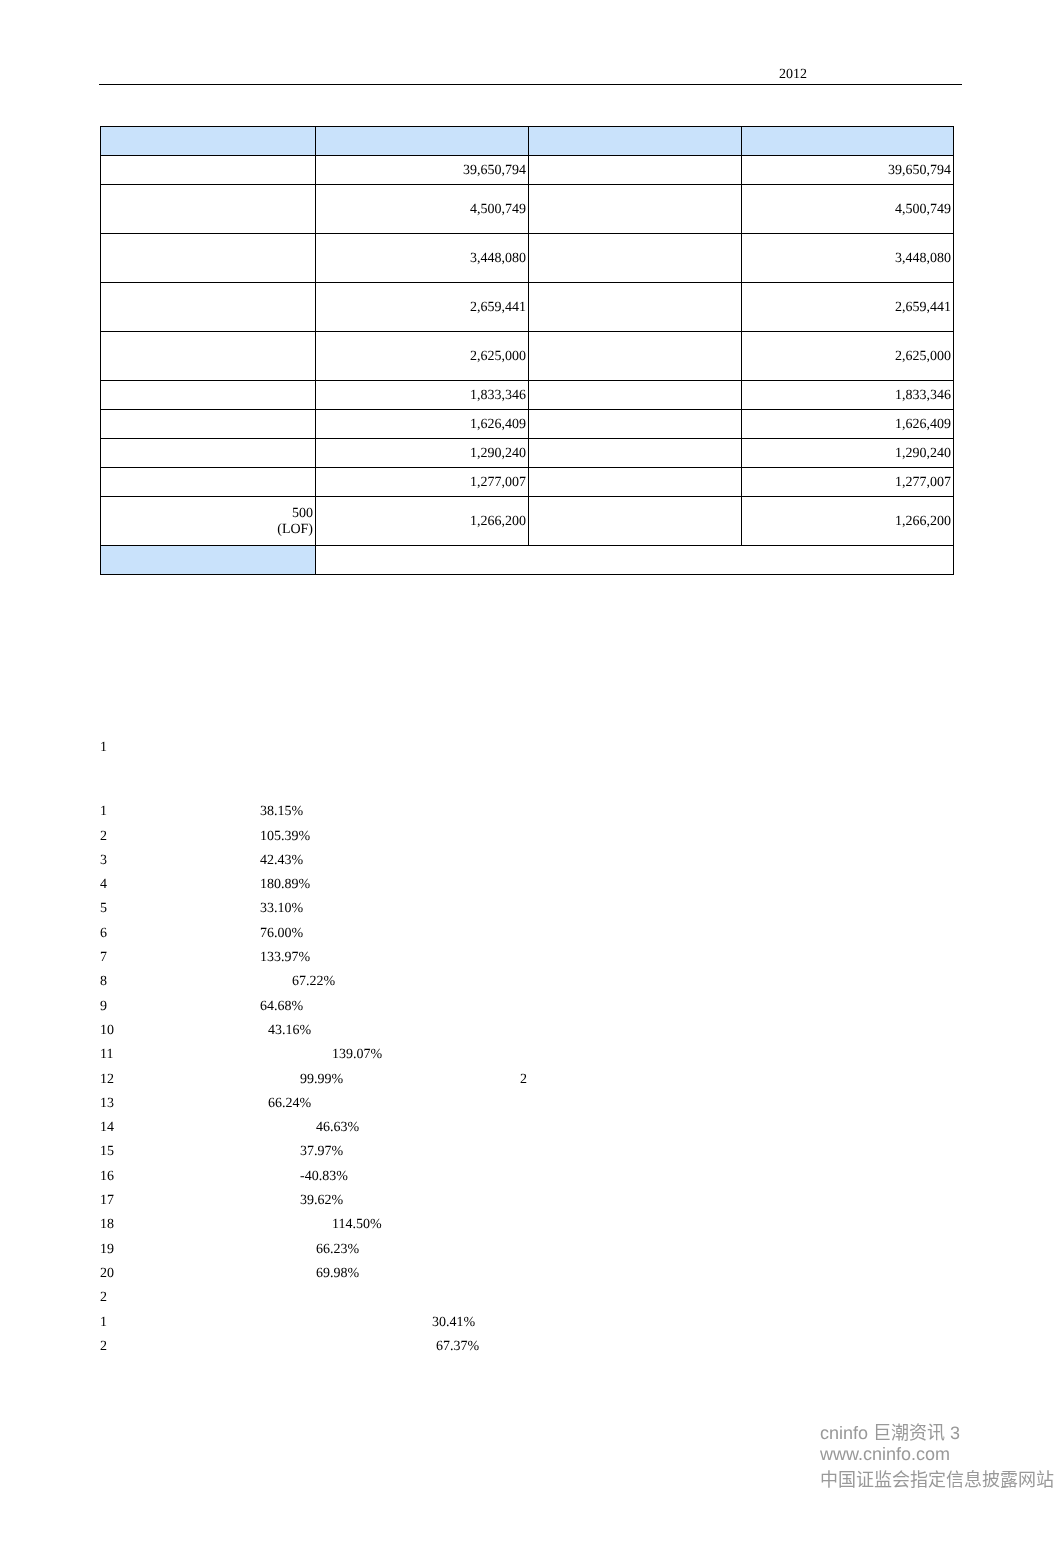2012
| | 39,650,794 | | 39,650,794 |
| | 4,500,749 | | 4,500,749 |
| | 3,448,080 | | 3,448,080 |
| | 2,659,441 | | 2,659,441 |
| | 2,625,000 | | 2,625,000 |
| | 1,833,346 | | 1,833,346 |
| | 1,626,409 | | 1,626,409 |
| | 1,290,240 | | 1,290,240 |
| | 1,277,007 | | 1,277,007 |
| 500 (LOF) | 1,266,200 | | 1,266,200 |
1
1 38.15%
2 105.39%
3 42.43%
4 180.89%
5 33.10%
6 76.00%
7 133.97%
8 67.22%
9 64.68%
10 43.16%
11 139.07%
12 99.99% 2
13 66.24%
14 46.63%
15 37.97%
16 -40.83%
17 39.62%
18 114.50%
19 66.23%
20 69.98%
2
1 30.41%
2 67.37%
cninfo 巨潮资讯 3
www.cninfo.com
中国证监会指定信息披露网站